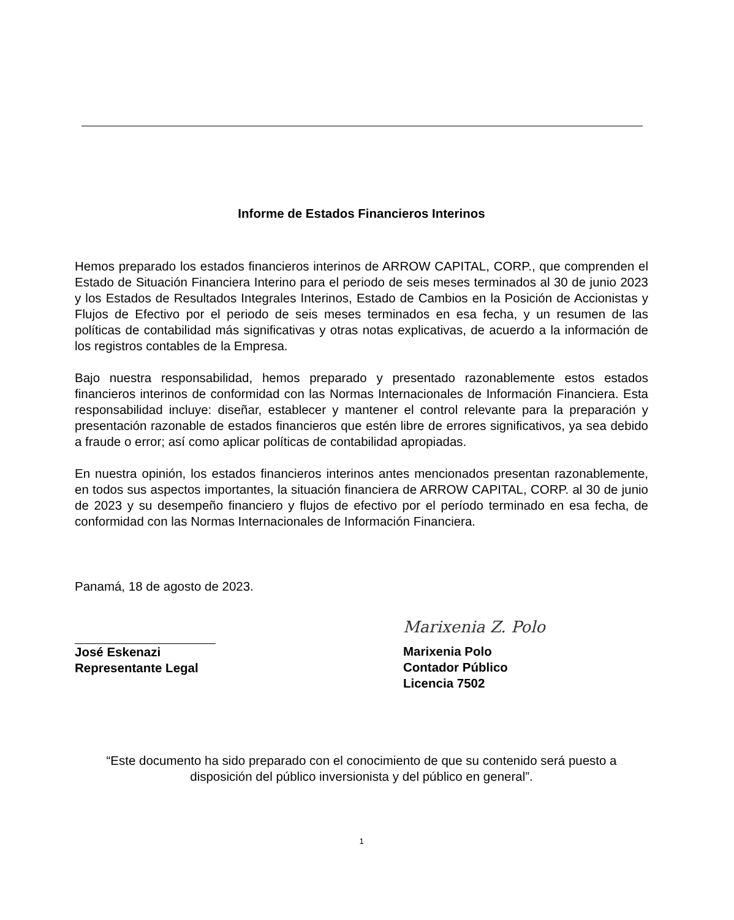Informe de Estados Financieros Interinos
Hemos preparado los estados financieros interinos de ARROW CAPITAL, CORP., que comprenden el Estado de Situación Financiera Interino para el periodo de seis meses terminados al 30 de junio 2023 y los Estados de Resultados Integrales Interinos, Estado de Cambios en la Posición de Accionistas y Flujos de Efectivo por el periodo de seis meses terminados en esa fecha, y un resumen de las políticas de contabilidad más significativas y otras notas explicativas, de acuerdo a la información de los registros contables de la Empresa.
Bajo nuestra responsabilidad, hemos preparado y presentado razonablemente estos estados financieros interinos de conformidad con las Normas Internacionales de Información Financiera. Esta responsabilidad incluye: diseñar, establecer y mantener el control relevante para la preparación y presentación razonable de estados financieros que estén libre de errores significativos, ya sea debido a fraude o error; así como aplicar políticas de contabilidad apropiadas.
En nuestra opinión, los estados financieros interinos antes mencionados presentan razonablemente, en todos sus aspectos importantes, la situación financiera de ARROW CAPITAL, CORP. al 30 de junio de 2023 y su desempeño financiero y flujos de efectivo por el período terminado en esa fecha, de conformidad con las Normas Internacionales de Información Financiera.
Panamá, 18 de agosto de 2023.
José Eskenazi
Representante Legal
Marixenia Z. Polo
Marixenia Polo
Contador Público
Licencia 7502
“Este documento ha sido preparado con el conocimiento de que su contenido será puesto a disposición del público inversionista y del público en general”.
1